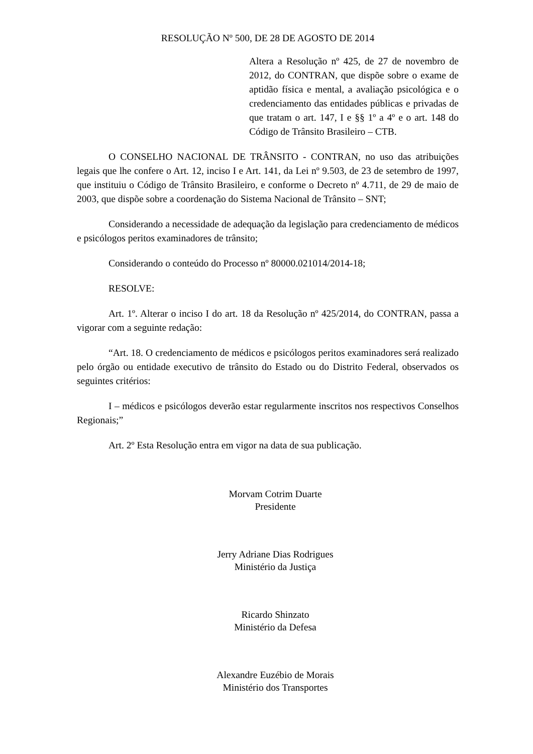RESOLUÇÃO Nº 500, DE 28 DE AGOSTO DE 2014
Altera a Resolução nº 425, de 27 de novembro de 2012, do CONTRAN, que dispõe sobre o exame de aptidão física e mental, a avaliação psicológica e o credenciamento das entidades públicas e privadas de que tratam o art. 147, I e §§ 1º a 4º e o art. 148 do Código de Trânsito Brasileiro – CTB.
O CONSELHO NACIONAL DE TRÂNSITO - CONTRAN, no uso das atribuições legais que lhe confere o Art. 12, inciso I e Art. 141, da Lei nº 9.503, de 23 de setembro de 1997, que instituiu o Código de Trânsito Brasileiro, e conforme o Decreto nº 4.711, de 29 de maio de 2003, que dispõe sobre a coordenação do Sistema Nacional de Trânsito – SNT;
Considerando a necessidade de adequação da legislação para credenciamento de médicos e psicólogos peritos examinadores de trânsito;
Considerando o conteúdo do Processo nº 80000.021014/2014-18;
RESOLVE:
Art. 1º. Alterar o inciso I do art. 18 da Resolução nº 425/2014, do CONTRAN, passa a vigorar com a seguinte redação:
“Art. 18. O credenciamento de médicos e psicólogos peritos examinadores será realizado pelo órgão ou entidade executivo de trânsito do Estado ou do Distrito Federal, observados os seguintes critérios:
I – médicos e psicólogos deverão estar regularmente inscritos nos respectivos Conselhos Regionais;”
Art. 2º Esta Resolução entra em vigor na data de sua publicação.
Morvam Cotrim Duarte
Presidente
Jerry Adriane Dias Rodrigues
Ministério da Justiça
Ricardo Shinzato
Ministério da Defesa
Alexandre Euzébio de Morais
Ministério dos Transportes